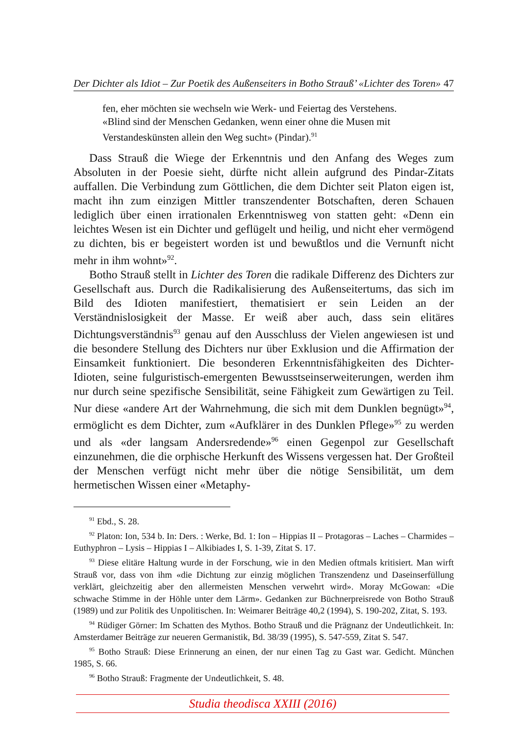Der Dichter als Idiot – Zur Poetik des Außenseiters in Botho Strauß’ «Lichter des Toren» 47
fen, eher möchten sie wechseln wie Werk- und Feiertag des Verstehens. «Blind sind der Menschen Gedanken, wenn einer ohne die Musen mit Verstandeskünsten allein den Weg sucht» (Pindar).<sup>91</sup>
Dass Strauß die Wiege der Erkenntnis und den Anfang des Weges zum Absoluten in der Poesie sieht, dürfte nicht allein aufgrund des Pindar-Zitats auffallen. Die Verbindung zum Göttlichen, die dem Dichter seit Platon eigen ist, macht ihn zum einzigen Mittler transzendenter Botschaften, deren Schauen lediglich über einen irrationalen Erkenntnisweg von statten geht: «Denn ein leichtes Wesen ist ein Dichter und geflügelt und heilig, und nicht eher vermögend zu dichten, bis er begeistert worden ist und bewußtlos und die Vernunft nicht mehr in ihm wohnt»<sup>92</sup>.
Botho Strauß stellt in Lichter des Toren die radikale Differenz des Dichters zur Gesellschaft aus. Durch die Radikalisierung des Außenseitertums, das sich im Bild des Idioten manifestiert, thematisiert er sein Leiden an der Verständnislosigkeit der Masse. Er weiß aber auch, dass sein elitäres Dichtungsverständnis<sup>93</sup> genau auf den Ausschluss der Vielen angewiesen ist und die besondere Stellung des Dichters nur über Exklusion und die Affirmation der Einsamkeit funktioniert. Die besonderen Erkenntnisfähigkeiten des Dichter-Idioten, seine fulguristisch-emergenten Bewusstseinserweiterungen, werden ihm nur durch seine spezifische Sensibilität, seine Fähigkeit zum Gewärtigen zu Teil. Nur diese «andere Art der Wahrnehmung, die sich mit dem Dunklen begnügt»<sup>94</sup>, ermöglicht es dem Dichter, zum «Aufklärer in des Dunklen Pflege»<sup>95</sup> zu werden und als «der langsam Andersredende»<sup>96</sup> einen Gegenpol zur Gesellschaft einzunehmen, die die orphische Herkunft des Wissens vergessen hat. Der Großteil der Menschen verfügt nicht mehr über die nötige Sensibilität, um dem hermetischen Wissen einer «Metaphy-
<sup>91</sup> Ebd., S. 28.
<sup>92</sup> Platon: Ion, 534 b. In: Ders. : Werke, Bd. 1: Ion – Hippias II – Protagoras – Laches – Charmides – Euthyphron – Lysis – Hippias I – Alkibiades I, S. 1-39, Zitat S. 17.
<sup>93</sup> Diese elitäre Haltung wurde in der Forschung, wie in den Medien oftmals kritisiert. Man wirft Strauß vor, dass von ihm «die Dichtung zur einzig möglichen Transzendenz und Daseinserfüllung verklärt, gleichzeitig aber den allermeisten Menschen verwehrt wird». Moray McGowan: «Die schwache Stimme in der Höhle unter dem Lärm». Gedanken zur Büchnerpreisrede von Botho Strauß (1989) und zur Politik des Unpolitischen. In: Weimarer Beiträge 40,2 (1994), S. 190-202, Zitat, S. 193.
<sup>94</sup> Rüdiger Görner: Im Schatten des Mythos. Botho Strauß und die Prägnanz der Undeutlichkeit. In: Amsterdamer Beiträge zur neueren Germanistik, Bd. 38/39 (1995), S. 547-559, Zitat S. 547.
<sup>95</sup> Botho Strauß: Diese Erinnerung an einen, der nur einen Tag zu Gast war. Gedicht. München 1985, S. 66.
<sup>96</sup> Botho Strauß: Fragmente der Undeutlichkeit, S. 48.
Studia theodisca XXIII (2016)